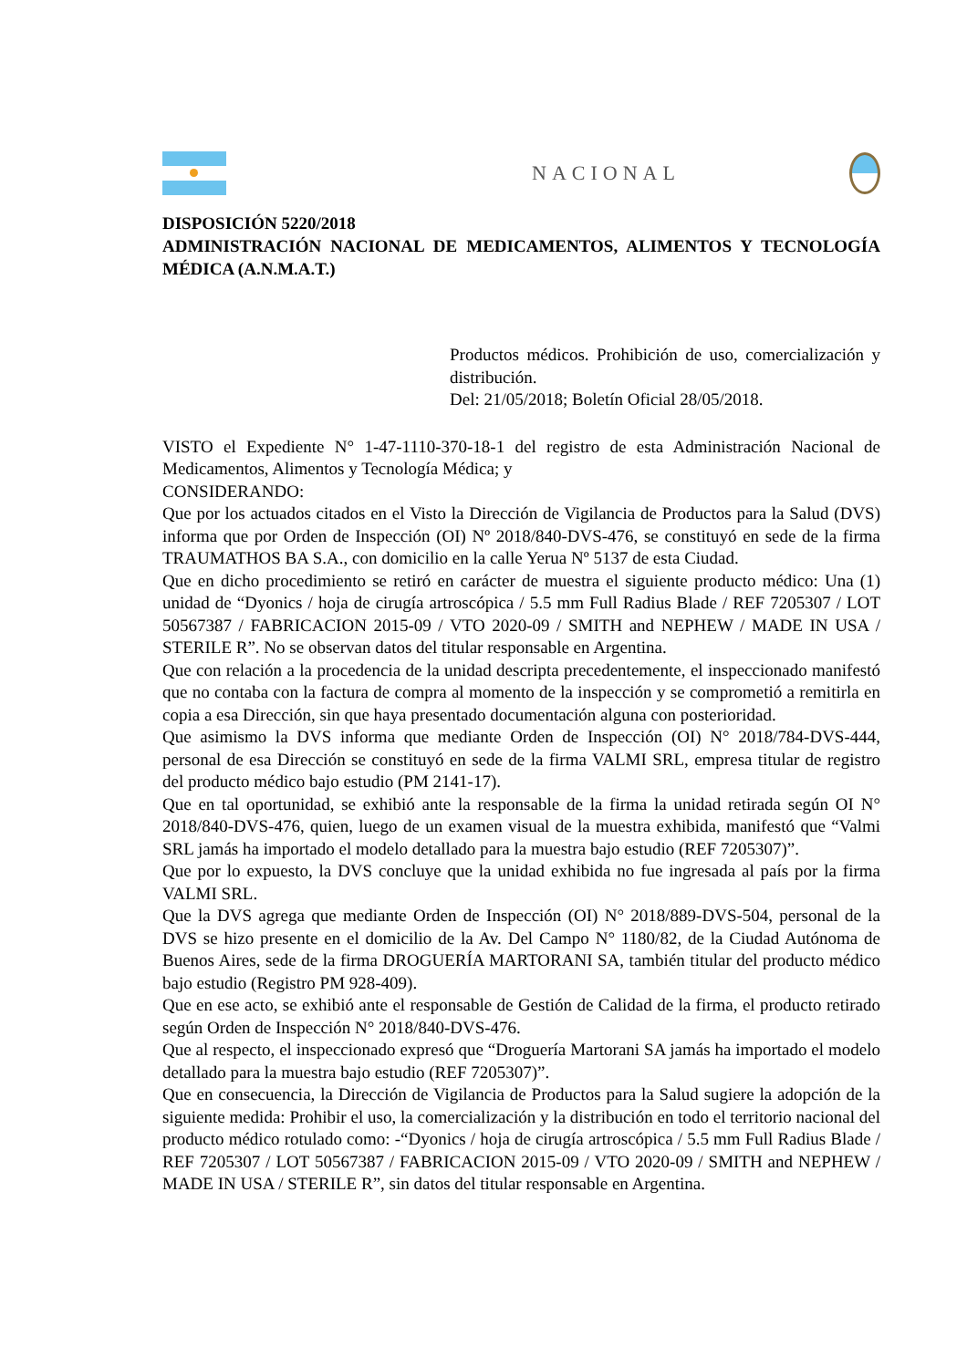NACIONAL
DISPOSICIÓN 5220/2018
ADMINISTRACIÓN NACIONAL DE MEDICAMENTOS, ALIMENTOS Y TECNOLOGÍA MÉDICA (A.N.M.A.T.)
Productos médicos. Prohibición de uso, comercialización y distribución.
Del: 21/05/2018; Boletín Oficial 28/05/2018.
VISTO el Expediente N° 1-47-1110-370-18-1 del registro de esta Administración Nacional de Medicamentos, Alimentos y Tecnología Médica; y
CONSIDERANDO:
Que por los actuados citados en el Visto la Dirección de Vigilancia de Productos para la Salud (DVS) informa que por Orden de Inspección (OI) Nº 2018/840-DVS-476, se constituyó en sede de la firma TRAUMATHOS BA S.A., con domicilio en la calle Yerua Nº 5137 de esta Ciudad.
Que en dicho procedimiento se retiró en carácter de muestra el siguiente producto médico: Una (1) unidad de “Dyonics / hoja de cirugía artroscópica / 5.5 mm Full Radius Blade / REF 7205307 / LOT 50567387 / FABRICACION 2015-09 / VTO 2020-09 / SMITH and NEPHEW / MADE IN USA / STERILE R”. No se observan datos del titular responsable en Argentina.
Que con relación a la procedencia de la unidad descripta precedentemente, el inspeccionado manifestó que no contaba con la factura de compra al momento de la inspección y se comprometió a remitirla en copia a esa Dirección, sin que haya presentado documentación alguna con posterioridad.
Que asimismo la DVS informa que mediante Orden de Inspección (OI) N° 2018/784-DVS-444, personal de esa Dirección se constituyó en sede de la firma VALMI SRL, empresa titular de registro del producto médico bajo estudio (PM 2141-17).
Que en tal oportunidad, se exhibió ante la responsable de la firma la unidad retirada según OI N° 2018/840-DVS-476, quien, luego de un examen visual de la muestra exhibida, manifestó que “Valmi SRL jamás ha importado el modelo detallado para la muestra bajo estudio (REF 7205307)”.
Que por lo expuesto, la DVS concluye que la unidad exhibida no fue ingresada al país por la firma VALMI SRL.
Que la DVS agrega que mediante Orden de Inspección (OI) N° 2018/889-DVS-504, personal de la DVS se hizo presente en el domicilio de la Av. Del Campo N° 1180/82, de la Ciudad Autónoma de Buenos Aires, sede de la firma DROGUERÍA MARTORANI SA, también titular del producto médico bajo estudio (Registro PM 928-409).
Que en ese acto, se exhibió ante el responsable de Gestión de Calidad de la firma, el producto retirado según Orden de Inspección N° 2018/840-DVS-476.
Que al respecto, el inspeccionado expresó que “Droguería Martorani SA jamás ha importado el modelo detallado para la muestra bajo estudio (REF 7205307)”.
Que en consecuencia, la Dirección de Vigilancia de Productos para la Salud sugiere la adopción de la siguiente medida: Prohibir el uso, la comercialización y la distribución en todo el territorio nacional del producto médico rotulado como: -“Dyonics / hoja de cirugía artroscópica / 5.5 mm Full Radius Blade / REF 7205307 / LOT 50567387 / FABRICACION 2015-09 / VTO 2020-09 / SMITH and NEPHEW / MADE IN USA / STERILE R”, sin datos del titular responsable en Argentina.